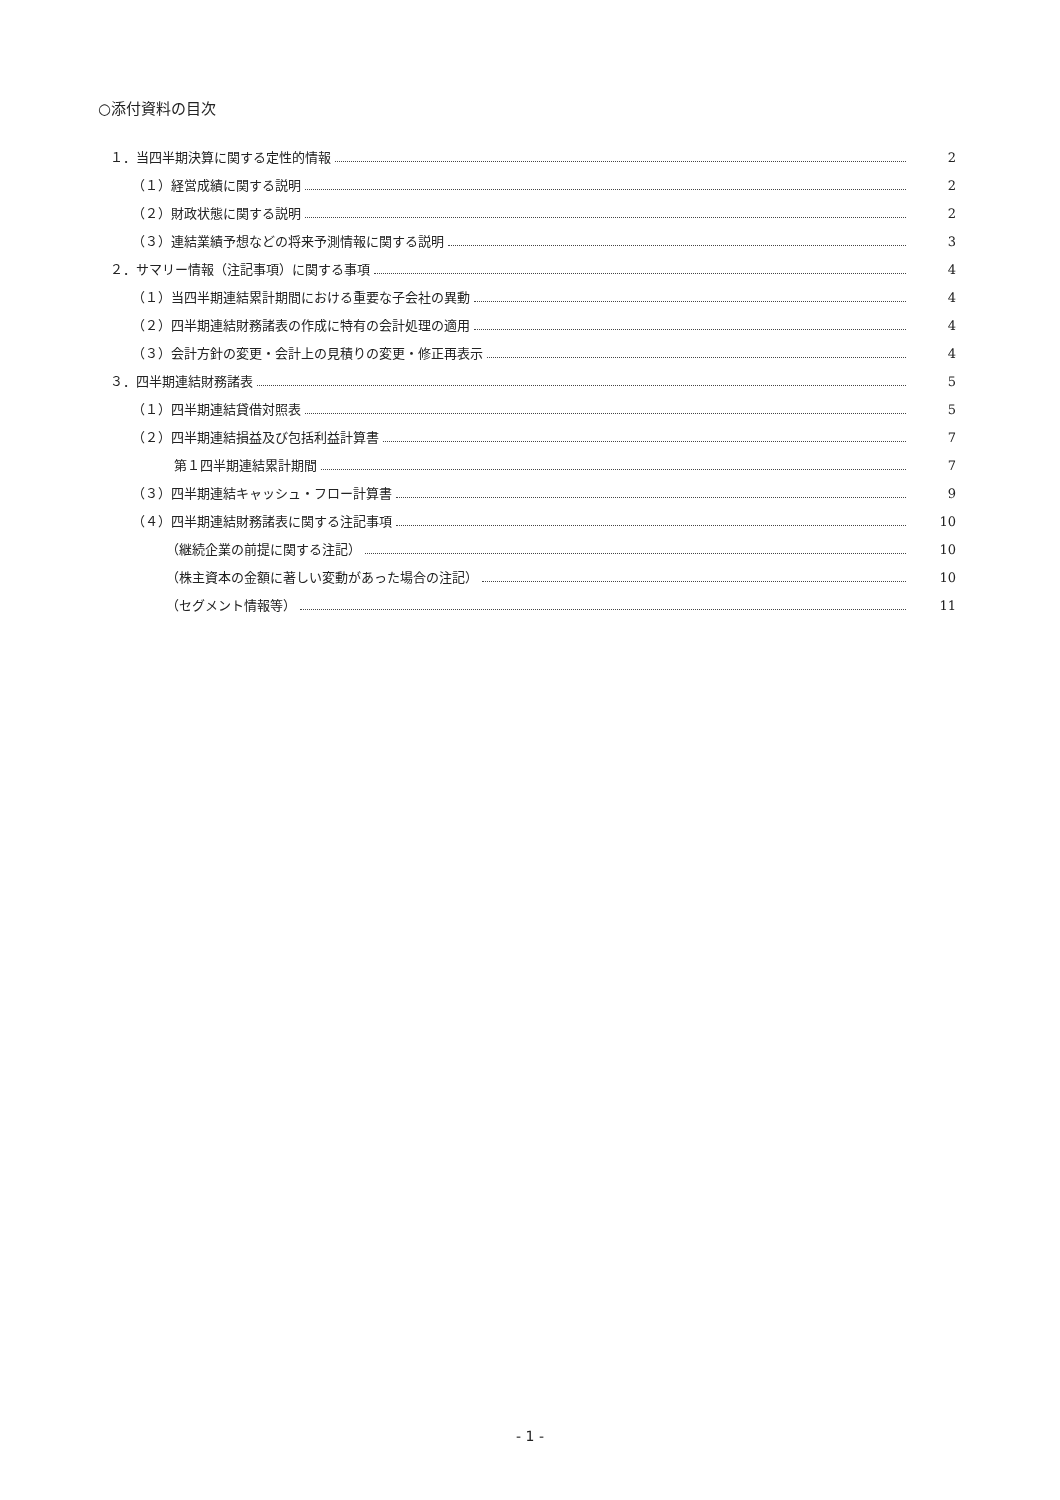○添付資料の目次
１．当四半期決算に関する定性的情報 2
（１）経営成績に関する説明 2
（２）財政状態に関する説明 2
（３）連結業績予想などの将来予測情報に関する説明 3
２．サマリー情報（注記事項）に関する事項 4
（１）当四半期連結累計期間における重要な子会社の異動 4
（２）四半期連結財務諸表の作成に特有の会計処理の適用 4
（３）会計方針の変更・会計上の見積りの変更・修正再表示 4
３．四半期連結財務諸表 5
（１）四半期連結貸借対照表 5
（２）四半期連結損益及び包括利益計算書 7
第１四半期連結累計期間 7
（３）四半期連結キャッシュ・フロー計算書 9
（４）四半期連結財務諸表に関する注記事項 10
（継続企業の前提に関する注記） 10
（株主資本の金額に著しい変動があった場合の注記） 10
（セグメント情報等） 11
- 1 -